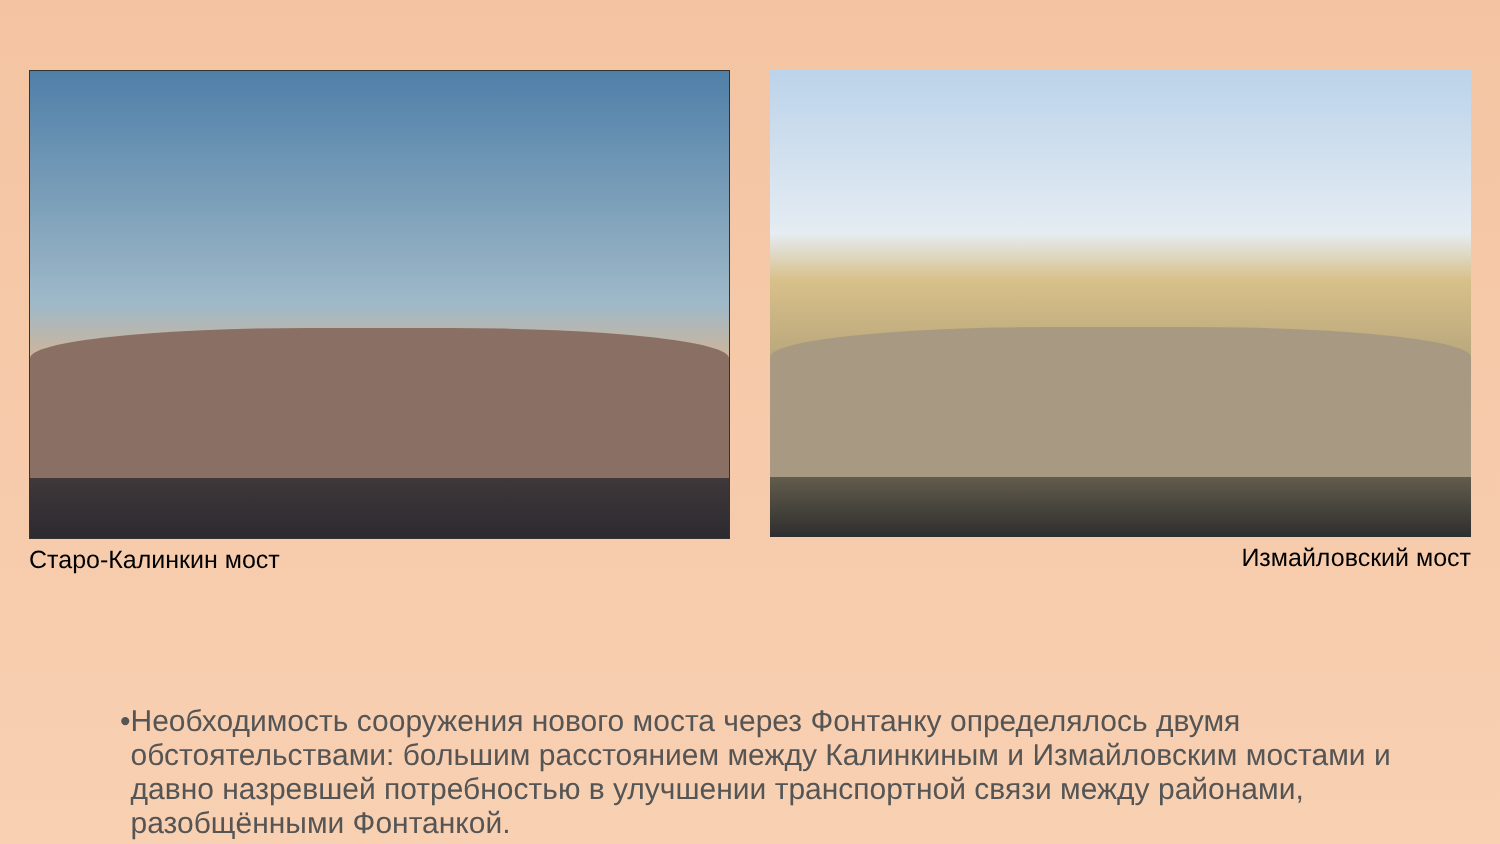Старо-Калинкин мост Измайловский мост
• Необходимость сооружения нового моста через Фонтанку определялось двумя обстоятельствами: большим расстоянием между Калинкиным и Измайловским мостами и давно назревшей потребностью в улучшении транспортной связи между районами, разобщёнными Фонтанкой.